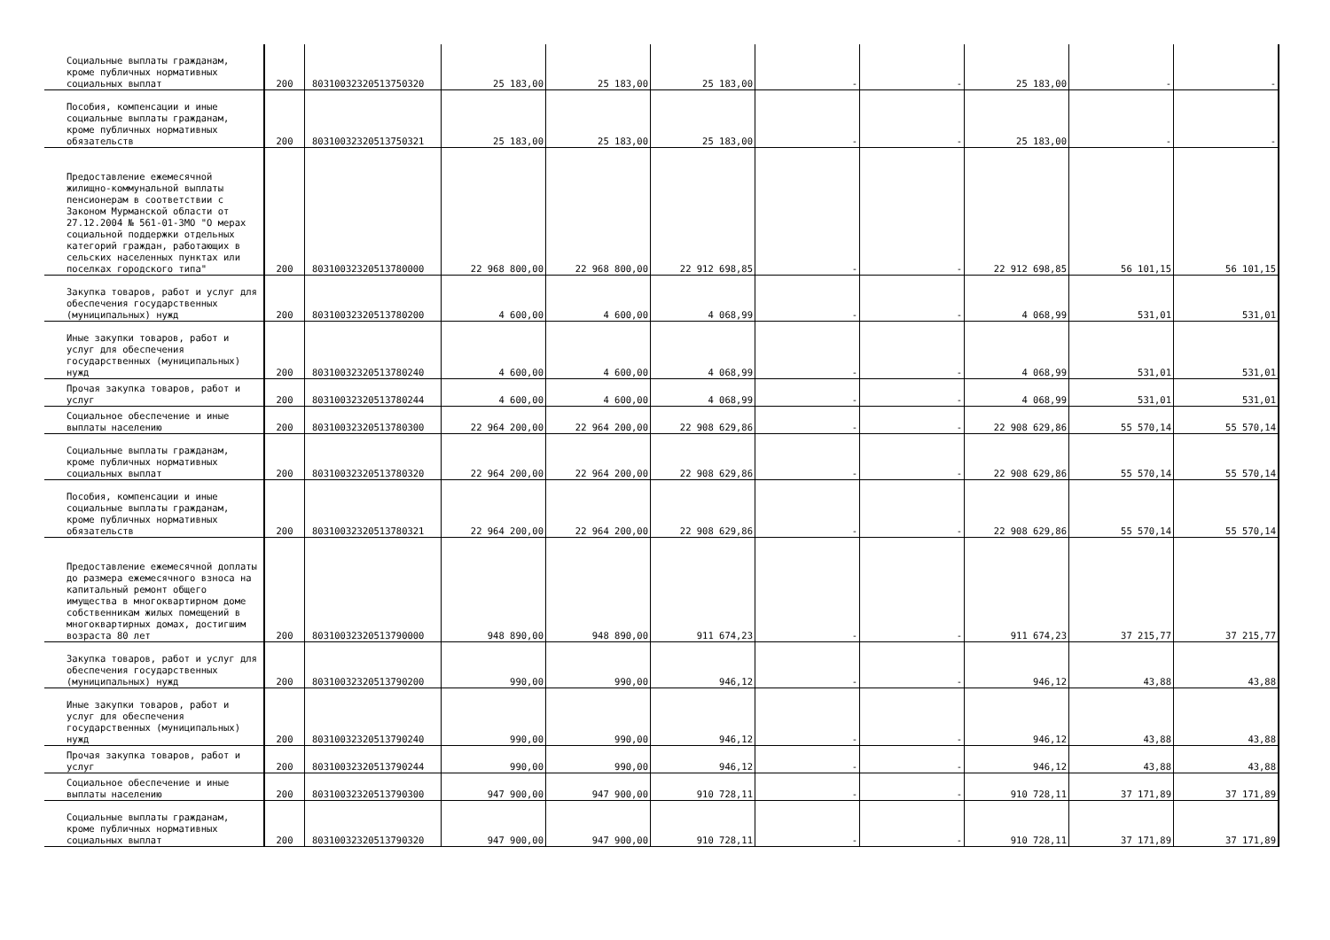| Социальные выплаты гражданам, кроме публичных нормативных социальных выплат | 200 | 80310032320513750320 | 25 183,00 | 25 183,00 | 25 183,00 | - | - | 25 183,00 | - | - |
| Пособия, компенсации и иные социальные выплаты гражданам, кроме публичных нормативных обязательств | 200 | 80310032320513750321 | 25 183,00 | 25 183,00 | 25 183,00 | - | - | 25 183,00 | - | - |
| Предоставление ежемесячной жилищно-коммунальной выплаты пенсионерам в соответствии с Законом Мурманской области от 27.12.2004 № 561-01-ЗМО "О мерах социальной поддержки отдельных категорий граждан, работающих в сельских населенных пунктах или поселках городского типа" | 200 | 80310032320513780000 | 22 968 800,00 | 22 968 800,00 | 22 912 698,85 | - | - | 22 912 698,85 | 56 101,15 | 56 101,15 |
| Закупка товаров, работ и услуг для обеспечения государственных (муниципальных) нужд | 200 | 80310032320513780200 | 4 600,00 | 4 600,00 | 4 068,99 | - | - | 4 068,99 | 531,01 | 531,01 |
| Иные закупки товаров, работ и услуг для обеспечения государственных (муниципальных) нужд | 200 | 80310032320513780240 | 4 600,00 | 4 600,00 | 4 068,99 | - | - | 4 068,99 | 531,01 | 531,01 |
| Прочая закупка товаров, работ и услуг | 200 | 80310032320513780244 | 4 600,00 | 4 600,00 | 4 068,99 | - | - | 4 068,99 | 531,01 | 531,01 |
| Социальное обеспечение и иные выплаты населению | 200 | 80310032320513780300 | 22 964 200,00 | 22 964 200,00 | 22 908 629,86 | - | - | 22 908 629,86 | 55 570,14 | 55 570,14 |
| Социальные выплаты гражданам, кроме публичных нормативных социальных выплат | 200 | 80310032320513780320 | 22 964 200,00 | 22 964 200,00 | 22 908 629,86 | - | - | 22 908 629,86 | 55 570,14 | 55 570,14 |
| Пособия, компенсации и иные социальные выплаты гражданам, кроме публичных нормативных обязательств | 200 | 80310032320513780321 | 22 964 200,00 | 22 964 200,00 | 22 908 629,86 | - | - | 22 908 629,86 | 55 570,14 | 55 570,14 |
| Предоставление ежемесячной доплаты до размера ежемесячного взноса на капитальный ремонт общего имущества в многоквартирном доме собственникам жилых помещений в многоквартирных домах, достигшим возраста 80 лет | 200 | 80310032320513790000 | 948 890,00 | 948 890,00 | 911 674,23 | - | - | 911 674,23 | 37 215,77 | 37 215,77 |
| Закупка товаров, работ и услуг для обеспечения государственных (муниципальных) нужд | 200 | 80310032320513790200 | 990,00 | 990,00 | 946,12 | - | - | 946,12 | 43,88 | 43,88 |
| Иные закупки товаров, работ и услуг для обеспечения государственных (муниципальных) нужд | 200 | 80310032320513790240 | 990,00 | 990,00 | 946,12 | - | - | 946,12 | 43,88 | 43,88 |
| Прочая закупка товаров, работ и услуг | 200 | 80310032320513790244 | 990,00 | 990,00 | 946,12 | - | - | 946,12 | 43,88 | 43,88 |
| Социальное обеспечение и иные выплаты населению | 200 | 80310032320513790300 | 947 900,00 | 947 900,00 | 910 728,11 | - | - | 910 728,11 | 37 171,89 | 37 171,89 |
| Социальные выплаты гражданам, кроме публичных нормативных социальных выплат | 200 | 80310032320513790320 | 947 900,00 | 947 900,00 | 910 728,11 | - | - | 910 728,11 | 37 171,89 | 37 171,89 |